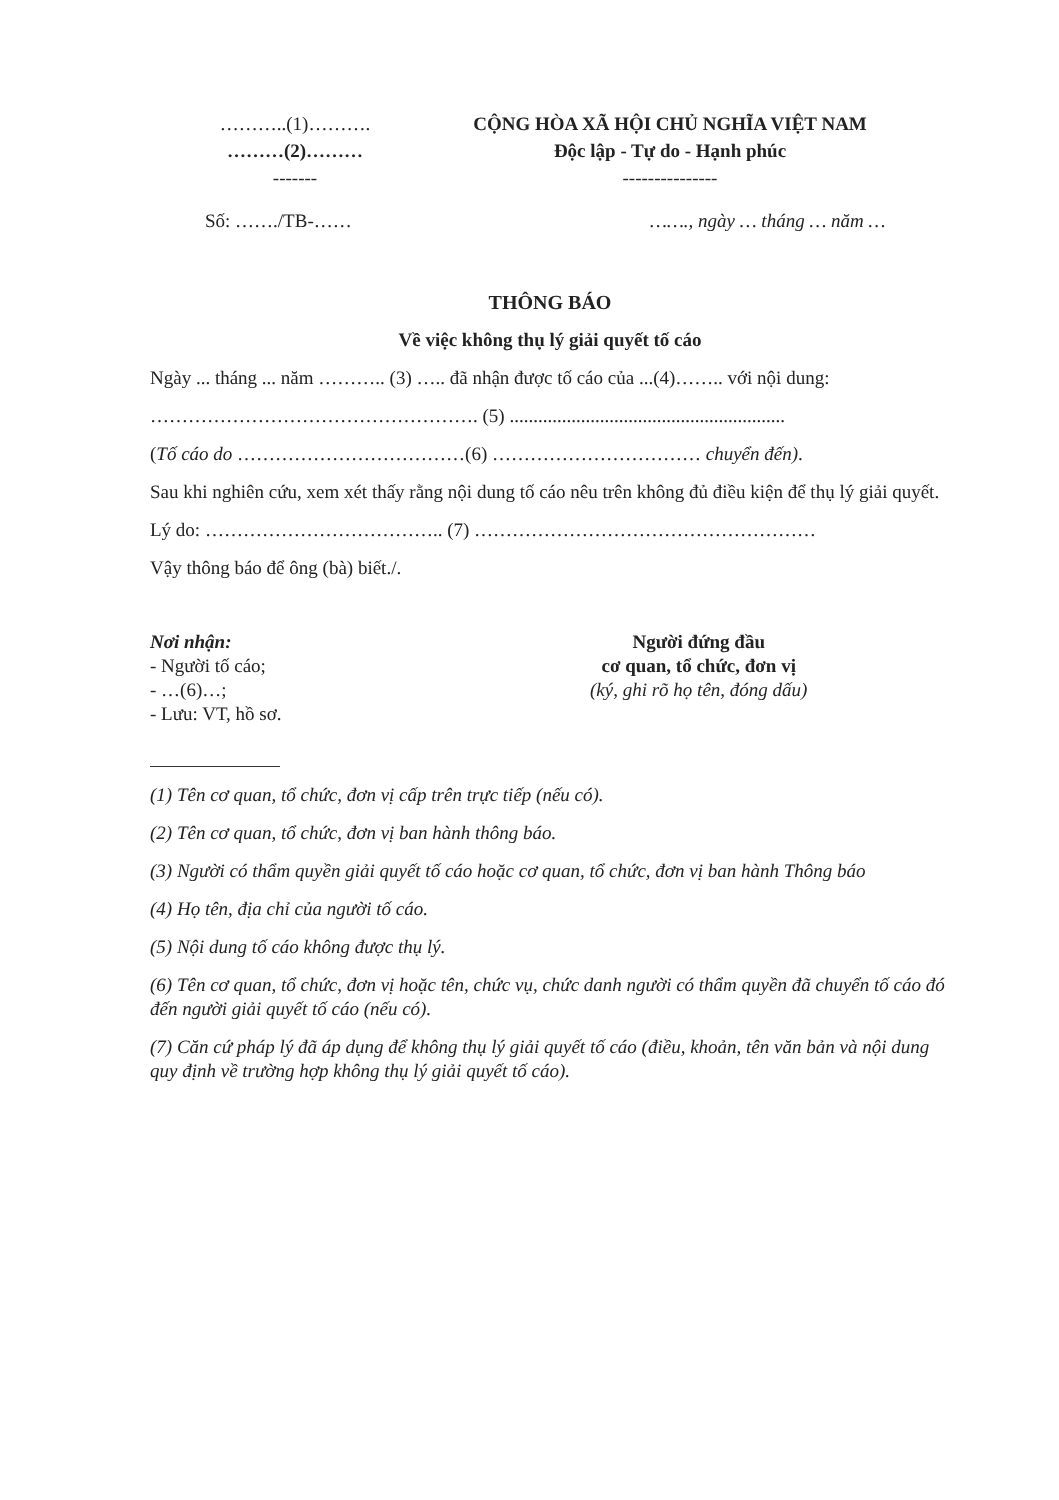………..(1)……….
………(2)………
-------
CỘNG HÒA XÃ HỘI CHỦ NGHĨA VIỆT NAM
Độc lập - Tự do - Hạnh phúc
---------------
Số: ……./TB-…… ……., ngày … tháng … năm …
THÔNG BÁO
Về việc không thụ lý giải quyết tố cáo
Ngày ... tháng ... năm ……….. (3) ….. đã nhận được tố cáo của ...(4)…….. với nội dung:
……………………………………………. (5) ..........................................................
(Tố cáo do ………………………………(6) …………………………… chuyển đến).
Sau khi nghiên cứu, xem xét thấy rằng nội dung tố cáo nêu trên không đủ điều kiện để thụ lý giải quyết.
Lý do: ……………………………….. (7) ………………………………………………
Vậy thông báo để ông (bà) biết./.
Nơi nhận:
- Người tố cáo;
- …(6)…;
- Lưu: VT, hồ sơ.
Người đứng đầu
cơ quan, tổ chức, đơn vị
(ký, ghi rõ họ tên, đóng dấu)
(1) Tên cơ quan, tổ chức, đơn vị cấp trên trực tiếp (nếu có).
(2) Tên cơ quan, tổ chức, đơn vị ban hành thông báo.
(3) Người có thẩm quyền giải quyết tố cáo hoặc cơ quan, tổ chức, đơn vị ban hành Thông báo
(4) Họ tên, địa chỉ của người tố cáo.
(5) Nội dung tố cáo không được thụ lý.
(6) Tên cơ quan, tổ chức, đơn vị hoặc tên, chức vụ, chức danh người có thẩm quyền đã chuyển tố cáo đó đến người giải quyết tố cáo (nếu có).
(7) Căn cứ pháp lý đã áp dụng để không thụ lý giải quyết tố cáo (điều, khoản, tên văn bản và nội dung quy định về trường hợp không thụ lý giải quyết tố cáo).